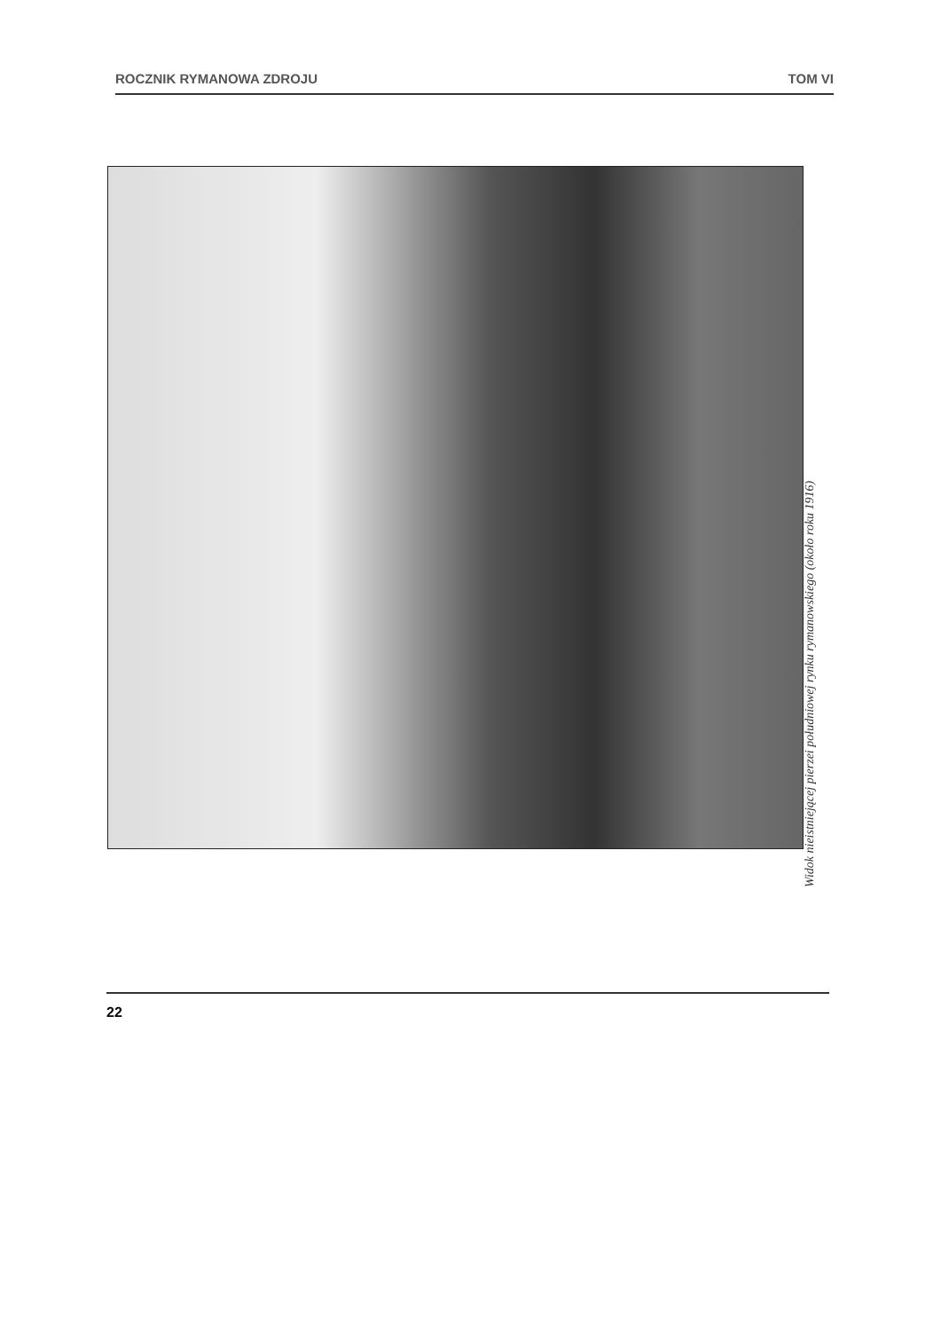ROCZNIK RYMANOWA ZDROJU TOM VI
Widok nieistniejącej pierzei południowej rynku rymanowskiego (około roku 1916)
22